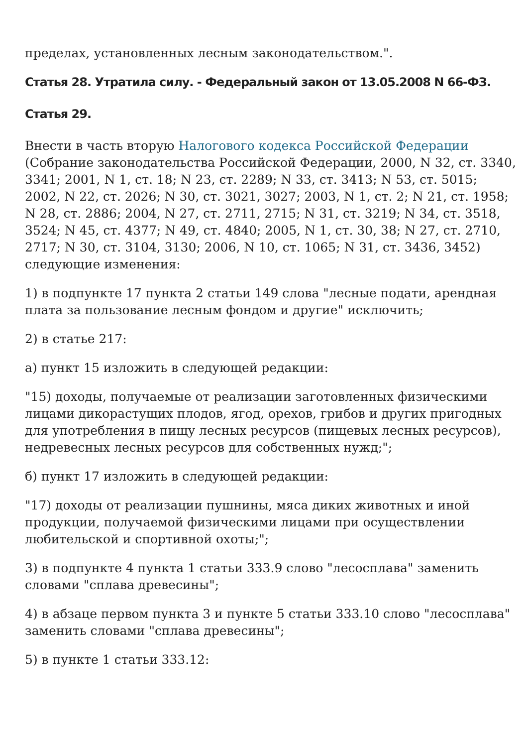пределах, установленных лесным законодательством.".
Статья 28. Утратила силу. - Федеральный закон от 13.05.2008 N 66-ФЗ.
Статья 29.
Внести в часть вторую Налогового кодекса Российской Федерации (Собрание законодательства Российской Федерации, 2000, N 32, ст. 3340, 3341; 2001, N 1, ст. 18; N 23, ст. 2289; N 33, ст. 3413; N 53, ст. 5015; 2002, N 22, ст. 2026; N 30, ст. 3021, 3027; 2003, N 1, ст. 2; N 21, ст. 1958; N 28, ст. 2886; 2004, N 27, ст. 2711, 2715; N 31, ст. 3219; N 34, ст. 3518, 3524; N 45, ст. 4377; N 49, ст. 4840; 2005, N 1, ст. 30, 38; N 27, ст. 2710, 2717; N 30, ст. 3104, 3130; 2006, N 10, ст. 1065; N 31, ст. 3436, 3452) следующие изменения:
1) в подпункте 17 пункта 2 статьи 149 слова "лесные подати, арендная плата за пользование лесным фондом и другие" исключить;
2) в статье 217:
а) пункт 15 изложить в следующей редакции:
"15) доходы, получаемые от реализации заготовленных физическими лицами дикорастущих плодов, ягод, орехов, грибов и других пригодных для употребления в пищу лесных ресурсов (пищевых лесных ресурсов), недревесных лесных ресурсов для собственных нужд;";
б) пункт 17 изложить в следующей редакции:
"17) доходы от реализации пушнины, мяса диких животных и иной продукции, получаемой физическими лицами при осуществлении любительской и спортивной охоты;";
3) в подпункте 4 пункта 1 статьи 333.9 слово "лесосплава" заменить словами "сплава древесины";
4) в абзаце первом пункта 3 и пункте 5 статьи 333.10 слово "лесосплава" заменить словами "сплава древесины";
5) в пункте 1 статьи 333.12: